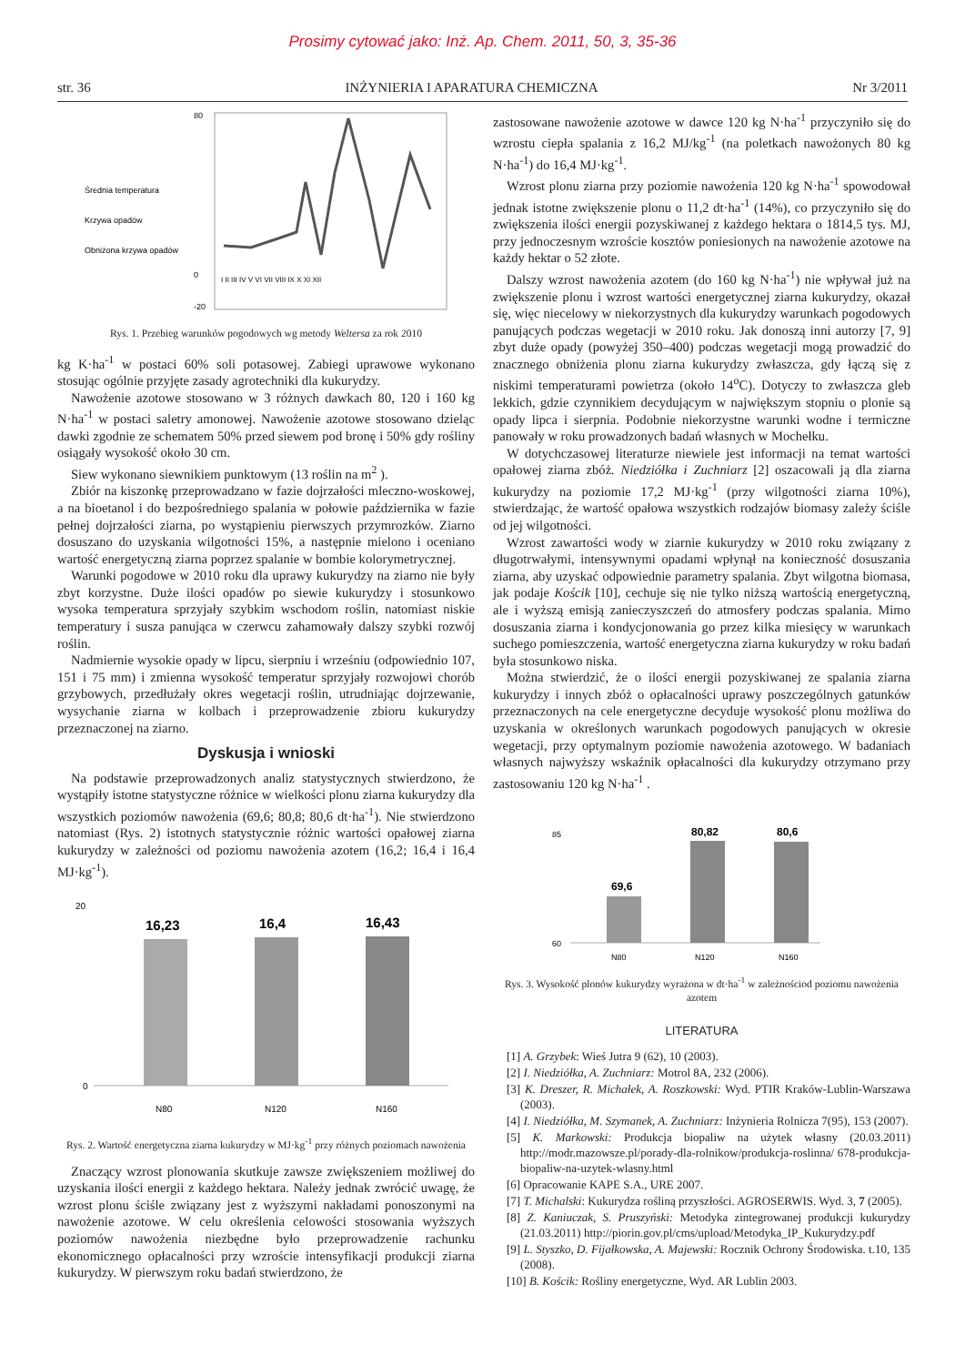Prosimy cytować jako: Inż. Ap. Chem. 2011, 50, 3, 35-36
str. 36 INŻYNIERIA I APARATURA CHEMICZNA Nr 3/2011
Średnia temperatura
Krzywa opadów
Obniżona krzywa opadów
80
0
-20
I II III IV V VI VII VIII IX X XI XII
Rys. 1. Przebieg warunków pogodowych wg metody Weltersa za rok 2010
kg K·ha<sup>-1</sup> w postaci 60% soli potasowej. Zabiegi uprawowe wykonano stosując ogólnie przyjęte zasady agrotechniki dla kukurydzy.
Nawożenie azotowe stosowano w 3 różnych dawkach 80, 120 i 160 kg N·ha<sup>-1</sup> w postaci saletry amonowej. Nawożenie azotowe stosowano dzieląc dawki zgodnie ze schematem 50% przed siewem pod bronę i 50% gdy rośliny osiągały wysokość około 30 cm.
Siew wykonano siewnikiem punktowym (13 roślin na m<sup>2</sup> ).
Zbiór na kiszonkę przeprowadzano w fazie dojrzałości mleczno-woskowej, a na bioetanol i do bezpośredniego spalania w połowie października w fazie pełnej dojrzałości ziarna, po wystąpieniu pierwszych przymrozków. Ziarno dosuszano do uzyskania wilgotności 15%, a następnie mielono i oceniano wartość energetyczną ziarna poprzez spalanie w bombie kolorymetrycznej.
Warunki pogodowe w 2010 roku dla uprawy kukurydzy na ziarno nie były zbyt korzystne. Duże ilości opadów po siewie kukurydzy i stosunkowo wysoka temperatura sprzyjały szybkim wschodom roślin, natomiast niskie temperatury i susza panująca w czerwcu zahamowały dalszy szybki rozwój roślin.
Nadmiernie wysokie opady w lipcu, sierpniu i wrześniu (odpowiednio 107, 151 i 75 mm) i zmienna wysokość temperatur sprzyjały rozwojowi chorób grzybowych, przedłużały okres wegetacji roślin, utrudniając dojrzewanie, wysychanie ziarna w kolbach i przeprowadzenie zbioru kukurydzy przeznaczonej na ziarno.
Dyskusja i wnioski
Na podstawie przeprowadzonych analiz statystycznych stwierdzono, że wystąpiły istotne statystyczne różnice w wielkości plonu ziarna kukurydzy dla wszystkich poziomów nawożenia (69,6; 80,8; 80,6 dt·ha<sup>-1</sup>). Nie stwierdzono natomiast (Rys. 2) istotnych statystycznie różnic wartości opałowej ziarna kukurydzy w zależności od poziomu nawożenia azotem (16,2; 16,4 i 16,4 MJ·kg<sup>-1</sup>).
20
0
16,23
16,4
16,43
N80
N120
N160
Rys. 2. Wartość energetyczna ziarna kukurydzy w MJ·kg<sup>-1</sup> przy różnych poziomach nawożenia
Znaczący wzrost plonowania skutkuje zawsze zwiększeniem możliwej do uzyskania ilości energii z każdego hektara. Należy jednak zwrócić uwagę, że wzrost plonu ściśle związany jest z wyższymi nakładami ponoszonymi na nawożenie azotowe. W celu określenia celowości stosowania wyższych poziomów nawożenia niezbędne było przeprowadzenie rachunku ekonomicznego opłacalności przy wzroście intensyfikacji produkcji ziarna kukurydzy. W pierwszym roku badań stwierdzono, że
zastosowane nawożenie azotowe w dawce 120 kg N·ha<sup>-1</sup> przyczyniło się do wzrostu ciepła spalania z 16,2 MJ/kg<sup>-1</sup> (na poletkach nawożonych 80 kg N·ha<sup>-1</sup>) do 16,4 MJ·kg<sup>-1</sup>.
Wzrost plonu ziarna przy poziomie nawożenia 120 kg N·ha<sup>-1</sup> spowodował jednak istotne zwiększenie plonu o 11,2 dt·ha<sup>-1</sup> (14%), co przyczyniło się do zwiększenia ilości energii pozyskiwanej z każdego hektara o 1814,5 tys. MJ, przy jednoczesnym wzroście kosztów poniesionych na nawożenie azotowe na każdy hektar o 52 złote.
Dalszy wzrost nawożenia azotem (do 160 kg N·ha<sup>-1</sup>) nie wpływał już na zwiększenie plonu i wzrost wartości energetycznej ziarna kukurydzy, okazał się, więc niecelowy w niekorzystnych dla kukurydzy warunkach pogodowych panujących podczas wegetacji w 2010 roku. Jak donoszą inni autorzy [7, 9] zbyt duże opady (powyżej 350–400) podczas wegetacji mogą prowadzić do znacznego obniżenia plonu ziarna kukurydzy zwłaszcza, gdy łączą się z niskimi temperaturami powietrza (około 14<sup>o</sup>C). Dotyczy to zwłaszcza gleb lekkich, gdzie czynnikiem decydującym w największym stopniu o plonie są opady lipca i sierpnia. Podobnie niekorzystne warunki wodne i termiczne panowały w roku prowadzonych badań własnych w Mochełku.
W dotychczasowej literaturze niewiele jest informacji na temat wartości opałowej ziarna zbóż. Niedziółka i Zuchniarz [2] oszacowali ją dla ziarna kukurydzy na poziomie 17,2 MJ·kg<sup>-1</sup> (przy wilgotności ziarna 10%), stwierdzając, że wartość opałowa wszystkich rodzajów biomasy zależy ściśle od jej wilgotności.
Wzrost zawartości wody w ziarnie kukurydzy w 2010 roku związany z długotrwałymi, intensywnymi opadami wpłynął na konieczność dosuszania ziarna, aby uzyskać odpowiednie parametry spalania. Zbyt wilgotna biomasa, jak podaje Kościk [10], cechuje się nie tylko niższą wartością energetyczną, ale i wyższą emisją zanieczyszczeń do atmosfery podczas spalania. Mimo dosuszania ziarna i kondycjonowania go przez kilka miesięcy w warunkach suchego pomieszczenia, wartość energetyczna ziarna kukurydzy w roku badań była stosunkowo niska.
Można stwierdzić, że o ilości energii pozyskiwanej ze spalania ziarna kukurydzy i innych zbóż o opłacalności uprawy poszczególnych gatunków przeznaczonych na cele energetyczne decyduje wysokość plonu możliwa do uzyskania w określonych warunkach pogodowych panujących w okresie wegetacji, przy optymalnym poziomie nawożenia azotowego. W badaniach własnych najwyższy wskaźnik opłacalności dla kukurydzy otrzymano przy zastosowaniu 120 kg N·ha<sup>-1</sup> .
85
60
69,6
80,82
80,6
N80
N120
N160
Rys. 3. Wysokość plonów kukurydzy wyrażona w dt·ha<sup>-1</sup> w zależnościod poziomu nawożenia azotem
LITERATURA
[1] A. Grzybek: Wieś Jutra 9 (62), 10 (2003).
[2] I. Niedziółka, A. Zuchniarz: Motrol 8A, 232 (2006).
[3] K. Dreszer, R. Michałek, A. Roszkowski: Wyd. PTIR Kraków-Lublin-Warszawa (2003).
[4] I. Niedziółka, M. Szymanek, A. Zuchniarz: Inżynieria Rolnicza 7(95), 153 (2007).
[5] K. Markowski: Produkcja biopaliw na użytek własny (20.03.2011) http://modr.mazowsze.pl/porady-dla-rolnikow/produkcja-roslinna/ 678-produkcja-biopaliw-na-uzytek-wlasny.html
[6] Opracowanie KAPE S.A., URE 2007.
[7] T. Michalski: Kukurydza rośliną przyszłości. AGROSERWIS. Wyd. 3, 7 (2005).
[8] Z. Kaniuczak, S. Pruszyński: Metodyka zintegrowanej produkcji kukurydzy (21.03.2011) http://piorin.gov.pl/cms/upload/Metodyka_IP_Kukurydzy.pdf
[9] L. Styszko, D. Fijałkowska, A. Majewski: Rocznik Ochrony Środowiska. t.10, 135 (2008).
[10] B. Kościk: Rośliny energetyczne, Wyd. AR Lublin 2003.